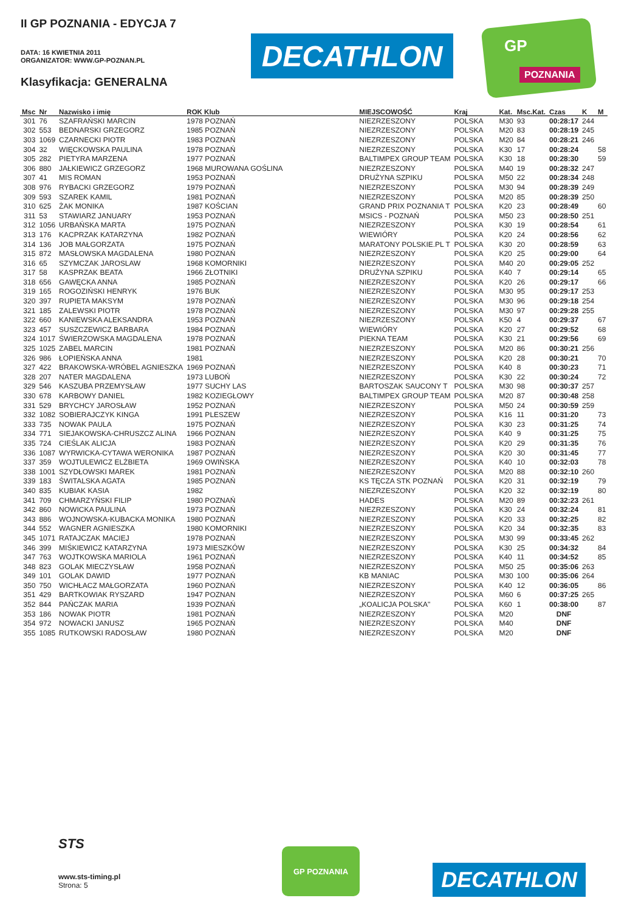II GP POZNANIA - EDYCJA 7
DATA: 16 KWIETNIA 2011
ORGANIZATOR: WWW.GP-POZNAN.PL
Klasyfikacja: GENERALNA
DECATHLON GP
POZNANIA
| Msc | Nr | Nazwisko i imię | ROK Klub | MIEJSCOWOŚĆ | Kraj | Kat. | Msc.Kat. | Czas | K | M |
| --- | --- | --- | --- | --- | --- | --- | --- | --- | --- | --- |
| 301 | 76 | SZAFRAŃSKI MARCIN | 1978 POZNAŃ | NIEZRZESZONY | POLSKA | M30 | 93 | 00:28:17 | 244 | |
| 302 | 553 | BEDNARSKI GRZEGORZ | 1985 POZNAŃ | NIEZRZESZONY | POLSKA | M20 | 83 | 00:28:19 | 245 | |
| 303 | 1069 | CZARNECKI PIOTR | 1983 POZNAŃ | NIEZRZESZONY | POLSKA | M20 | 84 | 00:28:21 | 246 | |
| 304 | 32 | WIĘCKOWSKA PAULINA | 1978 POZNAŃ | NIEZRZESZONY | POLSKA | K30 | 17 | 00:28:24 | | 58 |
| 305 | 282 | PIETYRA MARZENA | 1977 POZNAŃ | BALTIMPEX GROUP TEAM | POLSKA | K30 | 18 | 00:28:30 | | 59 |
| 306 | 880 | JAŁKIEWICZ GRZEGORZ | 1968 MUROWANA GOŚLINA | NIEZRZESZONY | POLSKA | M40 | 19 | 00:28:32 | 247 | |
| 307 | 41 | MIS ROMAN | 1953 POZNAŃ | DRUŻYNA SZPIKU | POLSKA | M50 | 22 | 00:28:34 | 248 | |
| 308 | 976 | RYBACKI GRZEGORZ | 1979 POZNAŃ | NIEZRZESZONY | POLSKA | M30 | 94 | 00:28:39 | 249 | |
| 309 | 593 | SZAREK KAMIL | 1981 POZNAŃ | NIEZRZESZONY | POLSKA | M20 | 85 | 00:28:39 | 250 | |
| 310 | 625 | ŻAK MONIKA | 1987 KOŚCIAN | GRAND PRIX POZNANIA T | POLSKA | K20 | 23 | 00:28:49 | | 60 |
| 311 | 53 | STAWIARZ JANUARY | 1953 POZNAŃ | MSICS - POZNAŃ | POLSKA | M50 | 23 | 00:28:50 | 251 | |
| 312 | 1056 | URBAŃSKA MARTA | 1975 POZNAŃ | NIEZRZESZONY | POLSKA | K30 | 19 | 00:28:54 | | 61 |
| 313 | 176 | KACPRZAK KATARZYNA | 1982 POZNAŃ | WIEWIÓRY | POLSKA | K20 | 24 | 00:28:56 | | 62 |
| 314 | 136 | JOB MAŁGORZATA | 1975 POZNAŃ | MARATONY POLSKIE.PL T | POLSKA | K30 | 20 | 00:28:59 | | 63 |
| 315 | 872 | MASŁOWSKA MAGDALENA | 1980 POZNAŃ | NIEZRZESZONY | POLSKA | K20 | 25 | 00:29:00 | | 64 |
| 316 | 65 | SZYMCZAK JAROSLAW | 1968 KOMORNIKI | NIEZRZESZONY | POLSKA | M40 | 20 | 00:29:05 | 252 | |
| 317 | 58 | KASPRZAK BEATA | 1966 ZŁOTNIKI | DRUŻYNA SZPIKU | POLSKA | K40 | 7 | 00:29:14 | | 65 |
| 318 | 656 | GAWĘCKA ANNA | 1985 POZNAŃ | NIEZRZESZONY | POLSKA | K20 | 26 | 00:29:17 | | 66 |
| 319 | 165 | ROGOZIŃSKI HENRYK | 1976 BUK | NIEZRZESZONY | POLSKA | M30 | 95 | 00:29:17 | 253 | |
| 320 | 397 | RUPIETA MAKSYM | 1978 POZNAŃ | NIEZRZESZONY | POLSKA | M30 | 96 | 00:29:18 | 254 | |
| 321 | 185 | ZALEWSKI PIOTR | 1978 POZNAŃ | NIEZRZESZONY | POLSKA | M30 | 97 | 00:29:28 | 255 | |
| 322 | 660 | KANIEWSKA ALEKSANDRA | 1953 POZNAŃ | NIEZRZESZONY | POLSKA | K50 | 4 | 00:29:37 | | 67 |
| 323 | 457 | SUSZCZEWICZ BARBARA | 1984 POZNAŃ | WIEWIÓRY | POLSKA | K20 | 27 | 00:29:52 | | 68 |
| 324 | 1017 | ŚWIERZOWSKA MAGDALENA | 1978 POZNAŃ | PIEKNA TEAM | POLSKA | K30 | 21 | 00:29:56 | | 69 |
| 325 | 1025 | ZABEL MARCIN | 1981 POZNAŃ | NIEZRZESZONY | POLSKA | M20 | 86 | 00:30:21 | 256 | |
| 326 | 986 | ŁOPIEŃSKA ANNA | 1981 | NIEZRZESZONY | POLSKA | K20 | 28 | 00:30:21 | | 70 |
| 327 | 422 | BRAKOWSKA-WRÓBEL AGNIESZKA | 1969 POZNAŃ | NIEZRZESZONY | POLSKA | K40 | 8 | 00:30:23 | | 71 |
| 328 | 207 | NATER MAGDALENA | 1973 LUBOŃ | NIEZRZESZONY | POLSKA | K30 | 22 | 00:30:24 | | 72 |
| 329 | 546 | KASZUBA PRZEMYSŁAW | 1977 SUCHY LAS | BARTOSZAK SAUCONY T | POLSKA | M30 | 98 | 00:30:37 | 257 | |
| 330 | 678 | KARBOWY DANIEL | 1982 KOZIEGŁOWY | BALTIMPEX GROUP TEAM | POLSKA | M20 | 87 | 00:30:48 | 258 | |
| 331 | 529 | BRYCHCY JAROSŁAW | 1952 POZNAŃ | NIEZRZESZONY | POLSKA | M50 | 24 | 00:30:59 | 259 | |
| 332 | 1082 | SOBIERAJCZYK KINGA | 1991 PLESZEW | NIEZRZESZONY | POLSKA | K16 | 11 | 00:31:20 | | 73 |
| 333 | 735 | NOWAK PAULA | 1975 POZNAŃ | NIEZRZESZONY | POLSKA | K30 | 23 | 00:31:25 | | 74 |
| 334 | 771 | SIEJAKOWSKA-CHRUSZCZ ALINA | 1966 POZNAN | NIEZRZESZONY | POLSKA | K40 | 9 | 00:31:25 | | 75 |
| 335 | 724 | CIEŚLAK ALICJA | 1983 POZNAŃ | NIEZRZESZONY | POLSKA | K20 | 29 | 00:31:35 | | 76 |
| 336 | 1087 | WYRWICKA-CYTAWA WERONIKA | 1987 POZNAŃ | NIEZRZESZONY | POLSKA | K20 | 30 | 00:31:45 | | 77 |
| 337 | 359 | WOJTULEWICZ ELŻBIETA | 1969 OWIŃSKA | NIEZRZESZONY | POLSKA | K40 | 10 | 00:32:03 | | 78 |
| 338 | 1001 | SZYDŁOWSKI MAREK | 1981 POZNAŃ | NIEZRZESZONY | POLSKA | M20 | 88 | 00:32:10 | 260 | |
| 339 | 183 | ŚWITALSKA AGATA | 1985 POZNAŃ | KS TĘCZA STK POZNAŃ | POLSKA | K20 | 31 | 00:32:19 | | 79 |
| 340 | 835 | KUBIAK KASIA | 1982 | NIEZRZESZONY | POLSKA | K20 | 32 | 00:32:19 | | 80 |
| 341 | 709 | CHMARZYŃSKI FILIP | 1980 POZNAŃ | HADES | POLSKA | M20 | 89 | 00:32:23 | 261 | |
| 342 | 860 | NOWICKA PAULINA | 1973 POZNAŃ | NIEZRZESZONY | POLSKA | K30 | 24 | 00:32:24 | | 81 |
| 343 | 886 | WOJNOWSKA-KUBACKA MONIKA | 1980 POZNAŃ | NIEZRZESZONY | POLSKA | K20 | 33 | 00:32:25 | | 82 |
| 344 | 552 | WAGNER AGNIESZKA | 1980 KOMORNIKI | NIEZRZESZONY | POLSKA | K20 | 34 | 00:32:35 | | 83 |
| 345 | 1071 | RATAJCZAK MACIEJ | 1978 POZNAŃ | NIEZRZESZONY | POLSKA | M30 | 99 | 00:33:45 | 262 | |
| 346 | 399 | MIŚKIEWICZ KATARZYNA | 1973 MIESZKÓW | NIEZRZESZONY | POLSKA | K30 | 25 | 00:34:32 | | 84 |
| 347 | 763 | WOJTKOWSKA MARIOLA | 1961 POZNAŃ | NIEZRZESZONY | POLSKA | K40 | 11 | 00:34:52 | | 85 |
| 348 | 823 | GOLAK MIECZYSŁAW | 1958 POZNAŃ | NIEZRZESZONY | POLSKA | M50 | 25 | 00:35:06 | 263 | |
| 349 | 101 | GOLAK DAWID | 1977 POZNAŃ | KB MANIAC | POLSKA | M30 | 100 | 00:35:06 | 264 | |
| 350 | 750 | WICHŁACZ MAŁGORZATA | 1960 POZNAŃ | NIEZRZESZONY | POLSKA | K40 | 12 | 00:36:05 | | 86 |
| 351 | 429 | BARTKOWIAK RYSZARD | 1947 POZNAN | NIEZRZESZONY | POLSKA | M60 | 6 | 00:37:25 | 265 | |
| 352 | 844 | PAŃCZAK MARIA | 1939 POZNAŃ | „KOALICJA POLSKA" | POLSKA | K60 | 1 | 00:38:00 | | 87 |
| 353 | 186 | NOWAK PIOTR | 1981 POZNAŃ | NIEZRZESZONY | POLSKA | M20 | | DNF | | |
| 354 | 972 | NOWACKI JANUSZ | 1965 POZNAŃ | NIEZRZESZONY | POLSKA | M40 | | DNF | | |
| 355 | 1085 | RUTKOWSKI RADOSŁAW | 1980 POZNAŃ | NIEZRZESZONY | POLSKA | M20 | | DNF | | |
STS
www.sts-timing.pl
Strona: 5
GP POZNANIA
DECATHLON